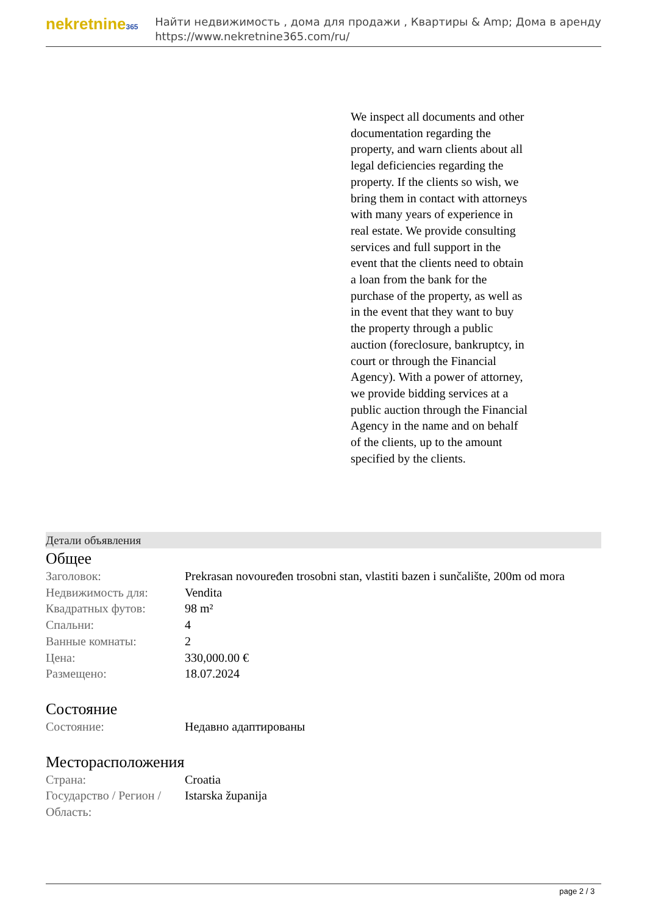nekretnine365
Найти недвижимость , дома для продажи , Квартиры & Amp; Дома в аренду
https://www.nekretnine365.com/ru/
We inspect all documents and other documentation regarding the property, and warn clients about all legal deficiencies regarding the property. If the clients so wish, we bring them in contact with attorneys with many years of experience in real estate. We provide consulting services and full support in the event that the clients need to obtain a loan from the bank for the purchase of the property, as well as in the event that they want to buy the property through a public auction (foreclosure, bankruptcy, in court or through the Financial Agency). With a power of attorney, we provide bidding services at a public auction through the Financial Agency in the name and on behalf of the clients, up to the amount specified by the clients.
Детали объявления
Общее
| Заголовок: | Prekrasan novouređen trosobni stan, vlastiti bazen i sunčalište, 200m od mora |
| Недвижимость для: | Vendita |
| Квадратных футов: | 98 m² |
| Спальни: | 4 |
| Ванные комнаты: | 2 |
| Цена: | 330,000.00 € |
| Размещено: | 18.07.2024 |
Состояние
| Состояние: | Недавно адаптированы |
Месторасположения
| Страна: | Croatia |
| Государство / Регион / Область: | Istarska županija |
page 2 / 3